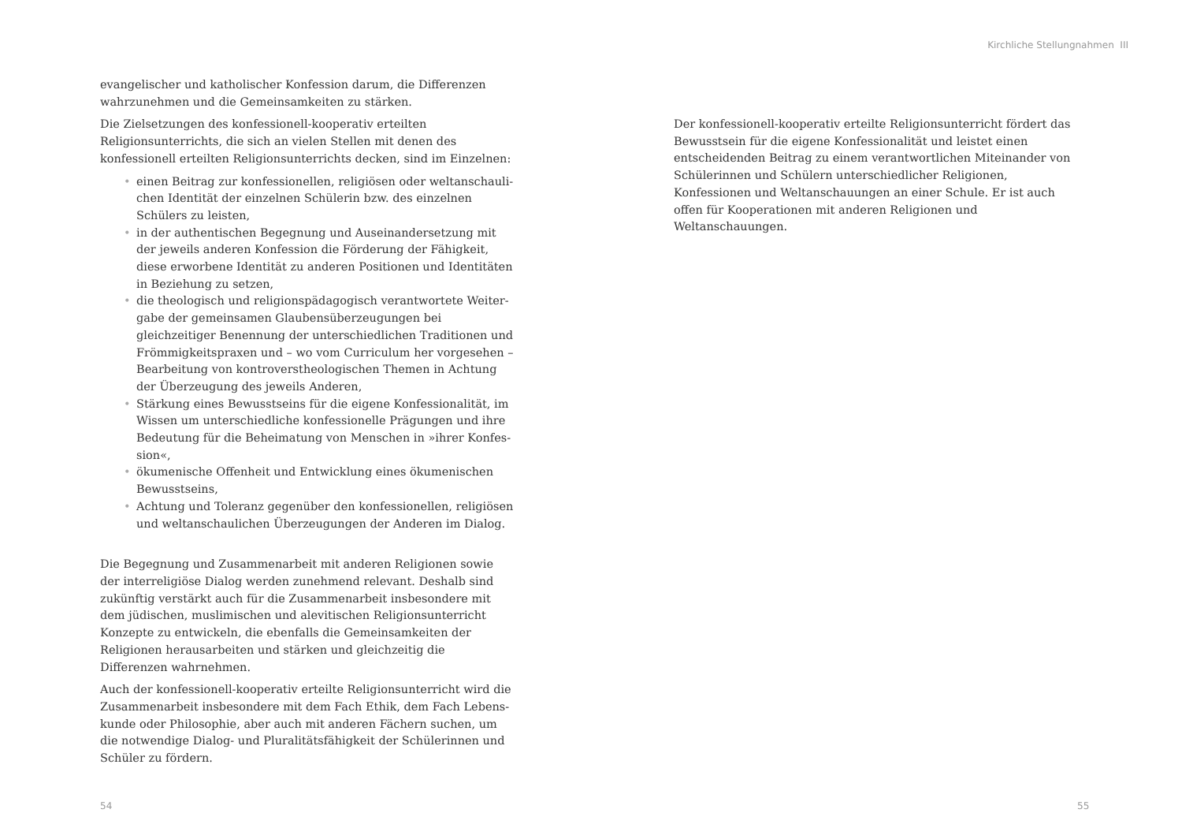evangelischer und katholischer Konfession darum, die Differenzen wahr­zunehmen und die Gemeinsamkeiten zu stärken.
Die Zielsetzungen des konfessionell-kooperativ erteilten Religionsunter­richts, die sich an vielen Stellen mit denen des konfessionell erteilten Reli­gionsunterrichts decken, sind im Einzelnen:
• einen Beitrag zur konfessionellen, religiösen oder weltanschauli­chen Identität der einzelnen Schülerin bzw. des einzelnen Schülers zu leisten,
• in der authentischen Begegnung und Auseinandersetzung mit der jeweils anderen Konfession die Förderung der Fähigkeit, diese erworbene Identität zu anderen Positionen und Identitäten in Beziehung zu setzen,
• die theologisch und religionspädagogisch verantwortete Weiter­gabe der gemeinsamen Glaubensüberzeugungen bei gleichzeitiger Benennung der unterschiedlichen Traditionen und Frömmigkeit­spraxen und – wo vom Curriculum her vorgesehen – Bearbeitung von kontroverstheologischen Themen in Achtung der Überzeugung des jeweils Anderen,
• Stärkung eines Bewusstseins für die eigene Konfessionalität, im Wissen um unterschiedliche konfessionelle Prägungen und ihre Bedeutung für die Beheimatung von Menschen in »ihrer Konfes­sion«,
• ökumenische Offenheit und Entwicklung eines ökumenischen Bewusstseins,
• Achtung und Toleranz gegenüber den konfessionellen, religiösen und weltanschaulichen Überzeugungen der Anderen im Dialog.
Die Begegnung und Zusammenarbeit mit anderen Religionen sowie der interreligiöse Dialog werden zunehmend relevant. Deshalb sind zukünftig verstärkt auch für die Zusammenarbeit insbesondere mit dem jüdischen, muslimischen und alevitischen Religionsunterricht Konzepte zu entwi­ckeln, die ebenfalls die Gemeinsamkeiten der Religionen herausarbeiten und stärken und gleichzeitig die Differenzen wahrnehmen.
Auch der konfessionell-kooperativ erteilte Religionsunterricht wird die Zusammenarbeit insbesondere mit dem Fach Ethik, dem Fach Lebens­kunde oder Philosophie, aber auch mit anderen Fächern suchen, um die notwendige Dialog- und Pluralitätsfähigkeit der Schülerinnen und Schü­ler zu fördern.
54
Kirchliche Stellungnahmen III
Der konfessionell-kooperativ erteilte Religionsunterricht fördert das Bewusstsein für die eigene Konfessionalität und leistet einen entscheiden­den Beitrag zu einem verantwortlichen Miteinander von Schülerinnen und Schülern unterschiedlicher Religionen, Konfessionen und Weltan­schauungen an einer Schule. Er ist auch offen für Kooperationen mit anderen Religionen und Weltanschauungen.
55